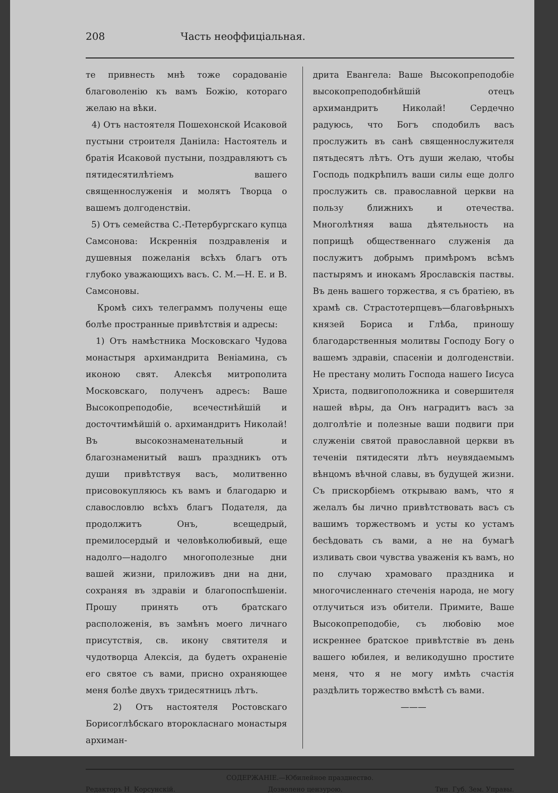208 Часть неоффиціальная.
те привнесть мнѣ тоже сорадованіе благоволенію къ вамъ Божію, котораго желаю на вѣки.
4) Отъ настоятеля Пошехонской Исаковой пустыни строителя Даніила: Настоятель и братія Исаковой пустыни, поздравляютъ съ пятидесятилѣтіемъ вашего священнослуженія и молятъ Творца о вашемъ долгоденствіи.
5) Отъ семейства С.-Петербургскаго купца Самсонова: Искреннія поздравленія и душевныя пожеланія всѣхъ благъ отъ глубоко уважающихъ васъ. С. М.—Н. Е. и В. Самсоновы.
Кромѣ сихъ телеграммъ получены еще болѣе пространные привѣтствія и адресы:
1) Отъ намѣстника Московскаго Чудова монастыря архимандрита Веніамина, съ иконою свят. Алексѣя митрополита Московскаго, полученъ адресъ: Ваше Высокопреподобіе, всечестнѣйшій и досточтимѣйшій о. архимандритъ Николай! Въ высокознаменательный и благознаменитый вашъ праздникъ отъ души привѣтствуя васъ, молитвенно присовокупляюсь къ вамъ и благодарю и славословлю всѣхъ благъ Подателя, да продолжитъ Онъ, всещедрый, премилосердый и человѣколюбивый, еще надолго—надолго многополезные дни вашей жизни, приложивъ дни на дни, сохраняя въ здравіи и благопоспѣшеніи. Прошу принять отъ братскаго расположенія, въ замѣнъ моего личнаго присутствія, св. икону святителя и чудотворца Алексія, да будетъ охраненіе его святое съ вами, присно охраняющее меня болѣе двухъ тридесятницъ лѣтъ.
2) Отъ настоятеля Ростовскаго Борисоглѣбскаго второкласнаго монастыря архиман-
дрита Евангела: Ваше Высокопреподобіе высокопреподобнѣйшій отецъ архимандритъ Николай! Сердечно радуюсь, что Богъ сподобилъ васъ прослужить въ санѣ священнослужителя пятьдесятъ лѣтъ. Отъ души желаю, чтобы Господь подкрѣпилъ ваши силы еще долго прослужить св. православной церкви на пользу ближнихъ и отечества. Многолѣтняя ваша дѣятельность на поприщѣ общественнаго служенія да послужитъ добрымъ примѣромъ всѣмъ пастырямъ и инокамъ Ярославскія паствы. Въ день вашего торжества, я съ братіею, въ храмѣ св. Страстотерпцевъ—благовѣрныхъ князей Бориса и Глѣба, приношу благодарственныя молитвы Господу Богу о вашемъ здравіи, спасеніи и долгоденствіи. Не престану молить Господа нашего Іисуса Христа, подвигоположника и совершителя нашей вѣры, да Онъ наградитъ васъ за долголѣтіе и полезные ваши подвиги при служеніи святой православной церкви въ теченіи пятидесяти лѣтъ неувядаемымъ вѣнцомъ вѣчной славы, въ будущей жизни. Съ прискорбіемъ открываю вамъ, что я желалъ бы лично привѣтствовать васъ съ вашимъ торжествомъ и усты ко устамъ бесѣдовать съ вами, а не на бумагѣ изливать свои чувства уваженія къ вамъ, но по случаю храмоваго праздника и многочисленнаго стеченія народа, не могу отлучиться изъ обители. Примите, Ваше Высокопреподобіе, съ любовію мое искреннее братское привѣтствіе въ день вашего юбилея, и великодушно простите меня, что я не могу имѣть счастія раздѣлить торжество вмѣстѣ съ вами.
———
СОДЕРЖАНІЕ.—Юбилейное празднество.
Редакторъ Н. Корсунскій. Дозволено цензурою. Тип. Губ. Зем. Управы.